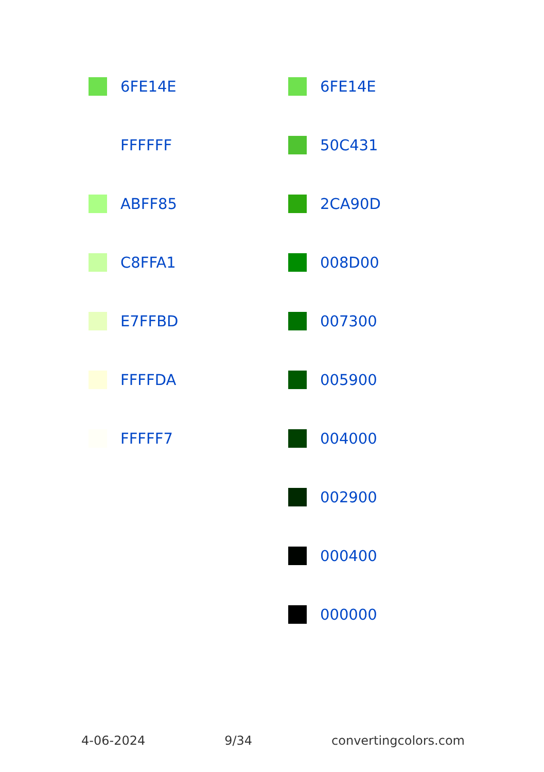6FE14E
FFFFFF
ABFF85
C8FFA1
E7FFBD
FFFFDA
FFFFF7
6FE14E
50C431
2CA90D
008D00
007300
005900
004000
002900
000400
000000
4-06-2024 9/34 convertingcolors.com